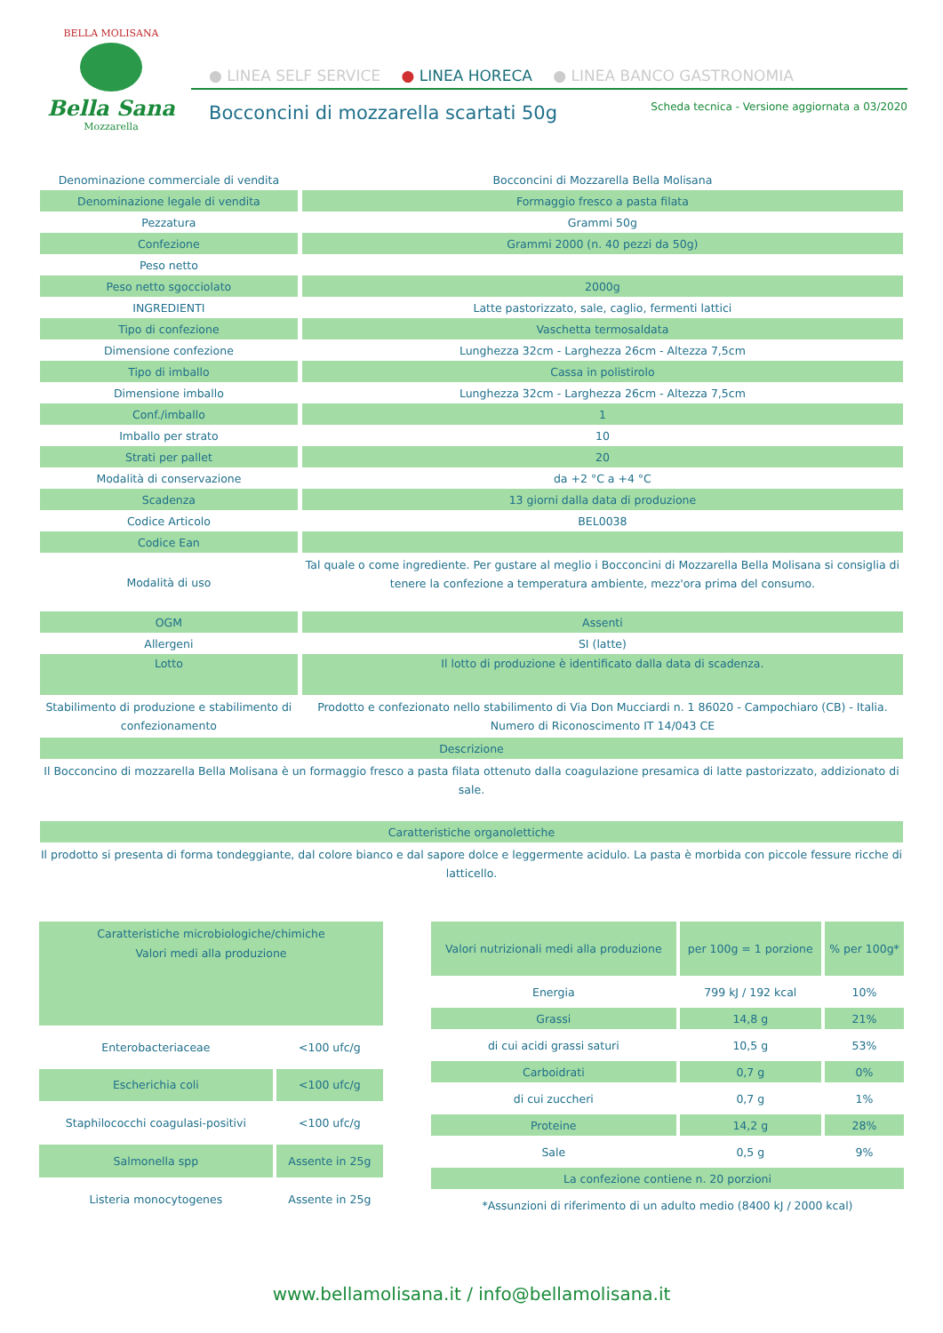BELLA MOLISANA
Bella Sana
Mozzarella
● LINEA SELF SERVICE ● LINEA HORECA ● LINEA BANCO GASTRONOMIA
Bocconcini di mozzarella scartati 50g
Scheda tecnica - Versione aggiornata a 03/2020
| Denominazione commerciale di vendita | Bocconcini di Mozzarella Bella Molisana |
| Denominazione legale di vendita | Formaggio fresco a pasta filata |
| Pezzatura | Grammi 50g |
| Confezione | Grammi 2000 (n. 40 pezzi da 50g) |
| Peso netto | |
| Peso netto sgocciolato | 2000g |
| INGREDIENTI | Latte pastorizzato, sale, caglio, fermenti lattici |
| Tipo di confezione | Vaschetta termosaldata |
| Dimensione confezione | Lunghezza 32cm - Larghezza 26cm - Altezza 7,5cm |
| Tipo di imballo | Cassa in polistirolo |
| Dimensione imballo | Lunghezza 32cm - Larghezza 26cm - Altezza 7,5cm |
| Conf./imballo | 1 |
| Imballo per strato | 10 |
| Strati per pallet | 20 |
| Modalità di conservazione | da +2 °C a +4 °C |
| Scadenza | 13 giorni dalla data di produzione |
| Codice Articolo | BEL0038 |
| Codice Ean | |
| Modalità di uso | Tal quale o come ingrediente. Per gustare al meglio i Bocconcini di Mozzarella Bella Molisana si consiglia di tenere la confezione a temperatura ambiente, mezz'ora prima del consumo. |
| OGM | Assenti |
| Allergeni | SI (latte) |
| Lotto | Il lotto di produzione è identificato dalla data di scadenza. |
| Stabilimento di produzione e stabilimento di confezionamento | Prodotto e confezionato nello stabilimento di Via Don Mucciardi n. 1 86020 - Campochiaro (CB) - Italia. Numero di Riconoscimento IT 14/043 CE |
| Descrizione | |
| Il Bocconcino di mozzarella Bella Molisana è un formaggio fresco a pasta filata ottenuto dalla coagulazione presamica di latte pastorizzato, addizionato di sale. | |
| Caratteristiche organolettiche | |
| Il prodotto si presenta di forma tondeggiante, dal colore bianco e dal sapore dolce e leggermente acidulo. La pasta è morbida con piccole fessure ricche di latticello. | |
| Caratteristiche microbiologiche/chimiche Valori medi alla produzione | |
| --- | --- |
| Enterobacteriaceae | <100 ufc/g |
| Escherichia coli | <100 ufc/g |
| Staphilococchi coagulasi-positivi | <100 ufc/g |
| Salmonella spp | Assente in 25g |
| Listeria monocytogenes | Assente in 25g |
| Valori nutrizionali medi alla produzione | per 100g = 1 porzione | % per 100g* |
| --- | --- | --- |
| Energia | 799 kJ / 192 kcal | 10% |
| Grassi | 14,8 g | 21% |
| di cui acidi grassi saturi | 10,5 g | 53% |
| Carboidrati | 0,7 g | 0% |
| di cui zuccheri | 0,7 g | 1% |
| Proteine | 14,2 g | 28% |
| Sale | 0,5 g | 9% |
| La confezione contiene n. 20 porzioni | | |
| *Assunzioni di riferimento di un adulto medio (8400 kJ / 2000 kcal) | | |
www.bellamolisana.it / info@bellamolisana.it